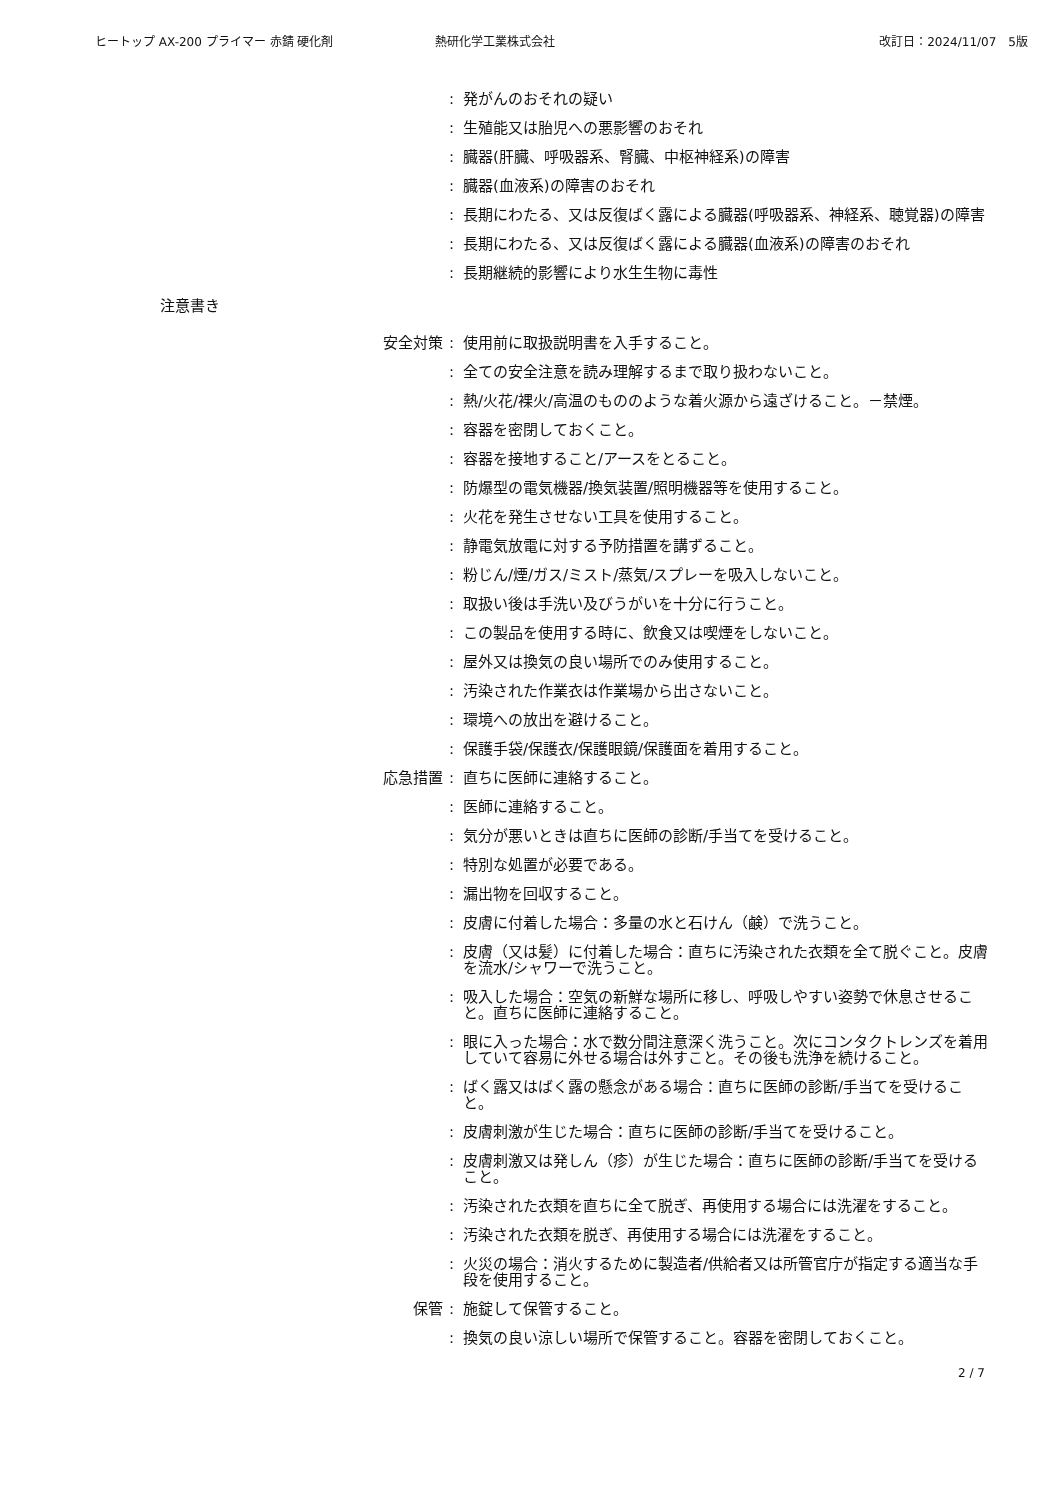ヒートップ AX-200 プライマー 赤錆 硬化剤 熱研化学工業株式会社 改訂日：2024/11/07　5版
: 発がんのおそれの疑い
: 生殖能又は胎児への悪影響のおそれ
: 臓器(肝臓、呼吸器系、腎臓、中枢神経系)の障害
: 臓器(血液系)の障害のおそれ
: 長期にわたる、又は反復ばく露による臓器(呼吸器系、神経系、聴覚器)の障害
: 長期にわたる、又は反復ばく露による臓器(血液系)の障害のおそれ
: 長期継続的影響により水生生物に毒性
注意書き
安全対策: 使用前に取扱説明書を入手すること。
: 全ての安全注意を読み理解するまで取り扱わないこと。
: 熱/火花/裸火/高温のもののような着火源から遠ざけること。－禁煙。
: 容器を密閉しておくこと。
: 容器を接地すること/アースをとること。
: 防爆型の電気機器/換気装置/照明機器等を使用すること。
: 火花を発生させない工具を使用すること。
: 静電気放電に対する予防措置を講ずること。
: 粉じん/煙/ガス/ミスト/蒸気/スプレーを吸入しないこと。
: 取扱い後は手洗い及びうがいを十分に行うこと。
: この製品を使用する時に、飲食又は喫煙をしないこと。
: 屋外又は換気の良い場所でのみ使用すること。
: 汚染された作業衣は作業場から出さないこと。
: 環境への放出を避けること。
: 保護手袋/保護衣/保護眼鏡/保護面を着用すること。
応急措置: 直ちに医師に連絡すること。
: 医師に連絡すること。
: 気分が悪いときは直ちに医師の診断/手当てを受けること。
: 特別な処置が必要である。
: 漏出物を回収すること。
: 皮膚に付着した場合：多量の水と石けん（鹸）で洗うこと。
: 皮膚（又は髪）に付着した場合：直ちに汚染された衣類を全て脱ぐこと。皮膚を流水/シャワーで洗うこと。
: 吸入した場合：空気の新鮮な場所に移し、呼吸しやすい姿勢で休息させること。直ちに医師に連絡すること。
: 眼に入った場合：水で数分間注意深く洗うこと。次にコンタクトレンズを着用していて容易に外せる場合は外すこと。その後も洗浄を続けること。
: ばく露又はばく露の懸念がある場合：直ちに医師の診断/手当てを受けること。
: 皮膚刺激が生じた場合：直ちに医師の診断/手当てを受けること。
: 皮膚刺激又は発しん（疹）が生じた場合：直ちに医師の診断/手当てを受けること。
: 汚染された衣類を直ちに全て脱ぎ、再使用する場合には洗濯をすること。
: 汚染された衣類を脱ぎ、再使用する場合には洗濯をすること。
: 火災の場合：消火するために製造者/供給者又は所管官庁が指定する適当な手段を使用すること。
保管: 施錠して保管すること。
: 換気の良い涼しい場所で保管すること。容器を密閉しておくこと。
2 / 7